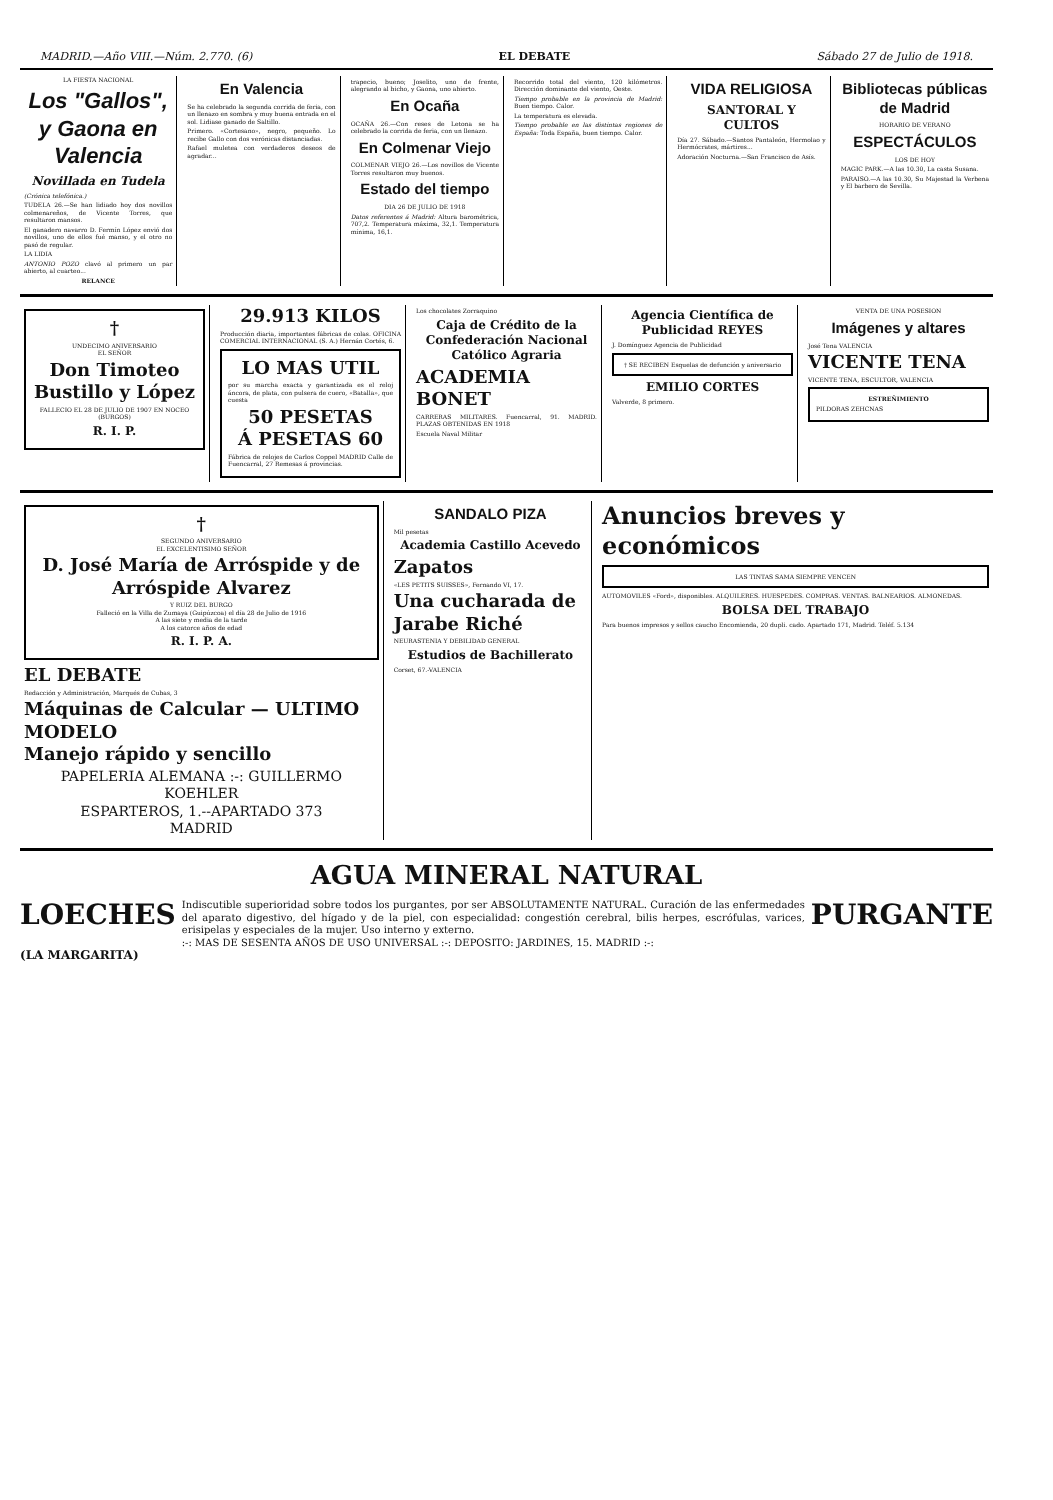MADRID.—Año VIII.—Núm. 2.770. (6) EL DEBATE Sábado 27 de Julio de 1918.
LA FIESTA NACIONAL
Los "Gallos", y Gaona en Valencia
Novillada en Tudela
(Crónica telefónica.)
TUDELA 26.—Se han lidiado hoy dos novillos colmenareños, de Vicente Torres, que resultaron mansos.
El ganadero navarro D. Fermín López envió dos novillos, uno de ellos fué manso, y el otro no pasó de regular.
LA LIDIA
ANTONIO POZO clavó al primero un par abierto, al cuarteo...
RELANCE
En Valencia
Se ha celebrado la segunda corrida de feria, con un llenazo en sombra y muy buena entrada en el sol. Lidiase ganado de Saltillo.
Primero. «Cortesano», negro, pequeño. Lo recibe Gallo con dos verónicas distanciadas.
Rafael muletea con verdaderos deseos de agradar...
trapecio, bueno; Joselito, uno de frente, alegrando al bicho, y Gaona, uno abierto.
En Ocaña
OCAÑA 26.—Con reses de Letona se ha celebrado la corrida de feria, con un llenazo.
En Colmenar Viejo
COLMENAR VIEJO 26.—Los novillos de Vicente Torres resultaron muy buenos.
Estado del tiempo
DIA 26 DE JULIO DE 1918
Datos referentes á Madrid: Altura barométrica, 707,2. Temperatura máxima, 32,1. Temperatura mínima, 16,1.
Recorrido total del viento, 120 kilómetros. Dirección dominante del viento, Oeste.
Tiempo probable en la provincia de Madrid: Buen tiempo. Calor.
La temperatura es elevada.
Tiempo probable en las distintas regiones de España: Toda España, buen tiempo. Calor.
VIDA RELIGIOSA
SANTORAL Y CULTOS
Día 27. Sábado.—Santos Pantaleón, Hermolao y Hermócrates, mártires...
Adoración Nocturna.—San Francisco de Asís.
Bibliotecas públicas de Madrid
HORARIO DE VERANO
ESPECTÁCULOS
LOS DE HOY
MAGIC PARK.—A las 10.30, La casta Susana.
PARAISO.—A las 10.30, Su Majestad la Verbena y El barbero de Sevilla.
†
UNDECIMO ANIVERSARIO
EL SEÑOR
Don Timoteo Bustillo y López
FALLECIO EL 28 DE JULIO DE 1907 EN NOCEO (BURGOS)
R. I. P.
29.913 KILOS
Producción diaria, importantes fábricas de colas. OFICINA COMERCIAL INTERNACIONAL (S. A.) Hernán Cortés, 6.
LO MAS UTIL
por su marcha exacta y garantizada es el reloj áncora, de plata, con pulsera de cuero, «Batalla», que cuesta
50 PESETAS
Á PESETAS 60
Fábrica de relojes de Carlos Coppel MADRID Calle de Fuencarral, 27 Remesas á provincias.
Los chocolates Zorraquino
Caja de Crédito de la Confederación Nacional Católico Agraria
ACADEMIA BONET
CARRERAS MILITARES. Fuencarral, 91. MADRID. PLAZAS OBTENIDAS EN 1918
Escuela Naval Militar
Agencia Científica de Publicidad REYES
J. Domínguez Agencia de Publicidad
† SE RECIBEN Esquelas de defunción y aniversario
EMILIO CORTES
Valverde, 8 primero.
VENTA DE UNA POSESION
Imágenes y altares
José Tena VALENCIA
VICENTE TENA
VICENTE TENA, ESCULTOR, VALENCIA
ESTREÑIMIENTO
PILDORAS ZEHCNAS
†
SEGUNDO ANIVERSARIO
EL EXCELENTISIMO SEÑOR
D. José María de Arróspide y de Arróspide Alvarez
Y RUIZ DEL BURGO
Falleció en la Villa de Zumaya (Guipúzcoa) el día 28 de Julio de 1916
A las siete y media de la tarde
A los catorce años de edad
R. I. P. A.
EL DEBATE
Redacción y Administración, Marqués de Cubas, 3
Máquinas de Calcular — ULTIMO MODELO
Manejo rápido y sencillo
PAPELERIA ALEMANA :-: GUILLERMO KOEHLER
ESPARTEROS, 1.--APARTADO 373
MADRID
SANDALO PIZA
Mil pesetas
Academia Castillo Acevedo
Zapatos
«LES PETITS SUISSES», Fernando VI, 17.
Una cucharada de Jarabe Riché
NEURASTENIA Y DEBILIDAD GENERAL
Estudios de Bachillerato
Corset, 67.-VALENCIA
Anuncios breves y económicos
LAS TINTAS SAMA SIEMPRE VENCEN
AUTOMOVILES «Ford», disponibles. ALQUILERES. HUESPEDES. COMPRAS. VENTAS. BALNEARIOS. ALMONEDAS.
BOLSA DEL TRABAJO
Para buenos impresos y sellos caucho Encomienda, 20 dupli. cado. Apartado 171, Madrid. Teléf. 5.134
AGUA MINERAL NATURAL
LOECHES
(LA MARGARITA)
Indiscutible superioridad sobre todos los purgantes, por ser ABSOLUTAMENTE NATURAL. Curación de las enfermedades del aparato digestivo, del hígado y de la piel, con especialidad: congestión cerebral, bilis herpes, escrófulas, varices, erisipelas y especiales de la mujer. Uso interno y externo.
:-: MAS DE SESENTA AÑOS DE USO UNIVERSAL :-: DEPOSITO: JARDINES, 15. MADRID :-:
PURGANTE